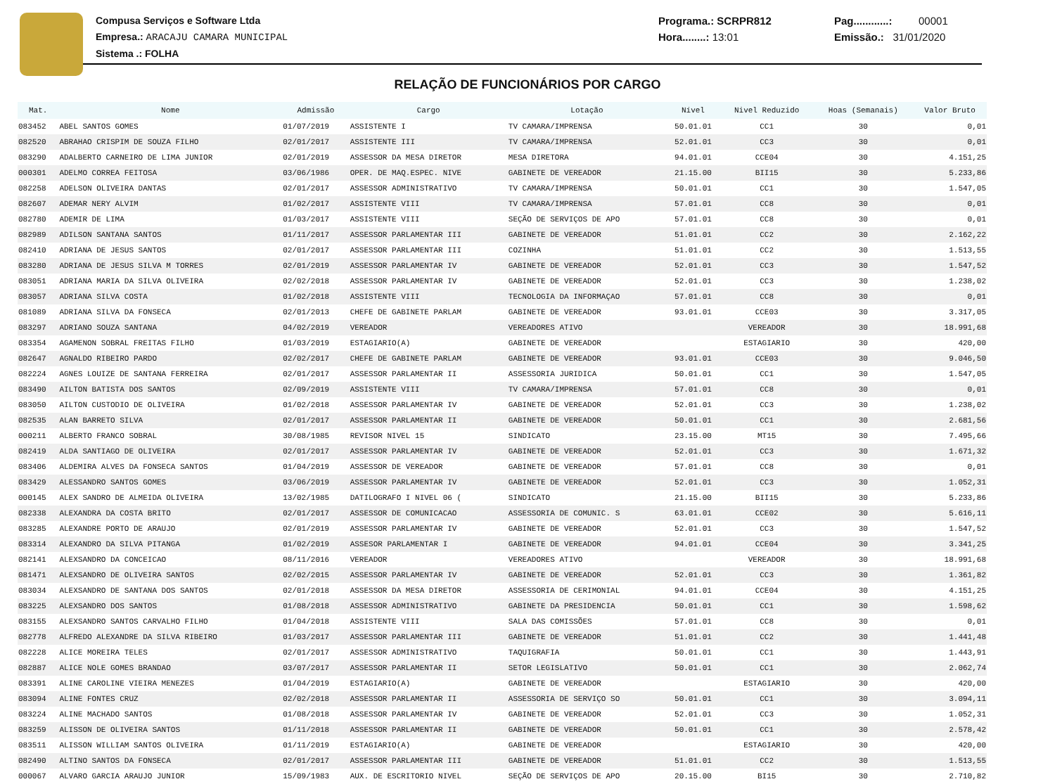Compusa Serviços e Software Ltda
Empresa.: ARACAJU CAMARA MUNICIPAL
Sistema .: FOLHA
Programa.: SCRPR812
Hora........: 13:01
Pag............: 00001
Emissão.: 31/01/2020
RELAÇÃO DE FUNCIONÁRIOS POR CARGO
| Mat. | Nome | Admissão | Cargo | Lotação | Nível | Nivel Reduzido | Hoas (Semanais) | Valor Bruto |
| --- | --- | --- | --- | --- | --- | --- | --- | --- |
| 083452 | ABEL SANTOS GOMES | 01/07/2019 | ASSISTENTE I | TV CAMARA/IMPRENSA | 50.01.01 | CC1 | 30 | 0,01 |
| 082520 | ABRAHAO CRISPIM DE SOUZA FILHO | 02/01/2017 | ASSISTENTE III | TV CAMARA/IMPRENSA | 52.01.01 | CC3 | 30 | 0,01 |
| 083290 | ADALBERTO CARNEIRO DE LIMA JUNIOR | 02/01/2019 | ASSESSOR DA MESA DIRETOR | MESA DIRETORA | 94.01.01 | CCE04 | 30 | 4.151,25 |
| 000301 | ADELMO CORREA FEITOSA | 03/06/1986 | OPER. DE MAQ.ESPEC. NIVE | GABINETE DE VEREADOR | 21.15.00 | BII15 | 30 | 5.233,86 |
| 082258 | ADELSON OLIVEIRA DANTAS | 02/01/2017 | ASSESSOR ADMINISTRATIVO | TV CAMARA/IMPRENSA | 50.01.01 | CC1 | 30 | 1.547,05 |
| 082607 | ADEMAR NERY ALVIM | 01/02/2017 | ASSISTENTE VIII | TV CAMARA/IMPRENSA | 57.01.01 | CC8 | 30 | 0,01 |
| 082780 | ADEMIR DE LIMA | 01/03/2017 | ASSISTENTE VIII | SEÇÃO DE SERVIÇOS DE APO | 57.01.01 | CC8 | 30 | 0,01 |
| 082989 | ADILSON SANTANA SANTOS | 01/11/2017 | ASSESSOR PARLAMENTAR III | GABINETE DE VEREADOR | 51.01.01 | CC2 | 30 | 2.162,22 |
| 082410 | ADRIANA DE JESUS SANTOS | 02/01/2017 | ASSESSOR PARLAMENTAR III | COZINHA | 51.01.01 | CC2 | 30 | 1.513,55 |
| 083280 | ADRIANA DE JESUS SILVA M TORRES | 02/01/2019 | ASSESSOR PARLAMENTAR IV | GABINETE DE VEREADOR | 52.01.01 | CC3 | 30 | 1.547,52 |
| 083051 | ADRIANA MARIA DA SILVA OLIVEIRA | 02/02/2018 | ASSESSOR PARLAMENTAR IV | GABINETE DE VEREADOR | 52.01.01 | CC3 | 30 | 1.238,02 |
| 083057 | ADRIANA SILVA COSTA | 01/02/2018 | ASSISTENTE VIII | TECNOLOGIA DA INFORMAÇAO | 57.01.01 | CC8 | 30 | 0,01 |
| 081089 | ADRIANA SILVA DA FONSECA | 02/01/2013 | CHEFE DE GABINETE PARLAM | GABINETE DE VEREADOR | 93.01.01 | CCE03 | 30 | 3.317,05 |
| 083297 | ADRIANO SOUZA SANTANA | 04/02/2019 | VEREADOR | VEREADORES ATIVO | | VEREADOR | 30 | 18.991,68 |
| 083354 | AGAMENON SOBRAL FREITAS FILHO | 01/03/2019 | ESTAGIARIO(A) | GABINETE DE VEREADOR | | ESTAGIARIO | 30 | 420,00 |
| 082647 | AGNALDO RIBEIRO PARDO | 02/02/2017 | CHEFE DE GABINETE PARLAM | GABINETE DE VEREADOR | 93.01.01 | CCE03 | 30 | 9.046,50 |
| 082224 | AGNES LOUIZE DE SANTANA FERREIRA | 02/01/2017 | ASSESSOR PARLAMENTAR II | ASSESSORIA JURIDICA | 50.01.01 | CC1 | 30 | 1.547,05 |
| 083490 | AILTON BATISTA DOS SANTOS | 02/09/2019 | ASSISTENTE VIII | TV CAMARA/IMPRENSA | 57.01.01 | CC8 | 30 | 0,01 |
| 083050 | AILTON CUSTODIO DE OLIVEIRA | 01/02/2018 | ASSESSOR PARLAMENTAR IV | GABINETE DE VEREADOR | 52.01.01 | CC3 | 30 | 1.238,02 |
| 082535 | ALAN BARRETO SILVA | 02/01/2017 | ASSESSOR PARLAMENTAR II | GABINETE DE VEREADOR | 50.01.01 | CC1 | 30 | 2.681,56 |
| 000211 | ALBERTO FRANCO SOBRAL | 30/08/1985 | REVISOR NIVEL 15 | SINDICATO | 23.15.00 | MT15 | 30 | 7.495,66 |
| 082419 | ALDA SANTIAGO DE OLIVEIRA | 02/01/2017 | ASSESSOR PARLAMENTAR IV | GABINETE DE VEREADOR | 52.01.01 | CC3 | 30 | 1.671,32 |
| 083406 | ALDEMIRA ALVES DA FONSECA SANTOS | 01/04/2019 | ASSESSOR DE VEREADOR | GABINETE DE VEREADOR | 57.01.01 | CC8 | 30 | 0,01 |
| 083429 | ALESSANDRO SANTOS GOMES | 03/06/2019 | ASSESSOR PARLAMENTAR IV | GABINETE DE VEREADOR | 52.01.01 | CC3 | 30 | 1.052,31 |
| 000145 | ALEX SANDRO DE ALMEIDA OLIVEIRA | 13/02/1985 | DATILOGRAFO I NIVEL 06 ( | SINDICATO | 21.15.00 | BII15 | 30 | 5.233,86 |
| 082338 | ALEXANDRA DA COSTA BRITO | 02/01/2017 | ASSESSOR DE COMUNICACAO | ASSESSORIA DE COMUNIC. S | 63.01.01 | CCE02 | 30 | 5.616,11 |
| 083285 | ALEXANDRE PORTO DE ARAUJO | 02/01/2019 | ASSESSOR PARLAMENTAR IV | GABINETE DE VEREADOR | 52.01.01 | CC3 | 30 | 1.547,52 |
| 083314 | ALEXANDRO DA SILVA PITANGA | 01/02/2019 | ASSESOR PARLAMENTAR I | GABINETE DE VEREADOR | 94.01.01 | CCE04 | 30 | 3.341,25 |
| 082141 | ALEXSANDRO DA CONCEICAO | 08/11/2016 | VEREADOR | VEREADORES ATIVO | | VEREADOR | 30 | 18.991,68 |
| 081471 | ALEXSANDRO DE OLIVEIRA SANTOS | 02/02/2015 | ASSESSOR PARLAMENTAR IV | GABINETE DE VEREADOR | 52.01.01 | CC3 | 30 | 1.361,82 |
| 083034 | ALEXSANDRO DE SANTANA DOS SANTOS | 02/01/2018 | ASSESSOR DA MESA DIRETOR | ASSESSORIA DE CERIMONIAL | 94.01.01 | CCE04 | 30 | 4.151,25 |
| 083225 | ALEXSANDRO DOS SANTOS | 01/08/2018 | ASSESSOR ADMINISTRATIVO | GABINETE DA PRESIDENCIA | 50.01.01 | CC1 | 30 | 1.598,62 |
| 083155 | ALEXSANDRO SANTOS CARVALHO FILHO | 01/04/2018 | ASSISTENTE VIII | SALA DAS COMISSÕES | 57.01.01 | CC8 | 30 | 0,01 |
| 082778 | ALFREDO ALEXANDRE DA SILVA RIBEIRO | 01/03/2017 | ASSESSOR PARLAMENTAR III | GABINETE DE VEREADOR | 51.01.01 | CC2 | 30 | 1.441,48 |
| 082228 | ALICE MOREIRA TELES | 02/01/2017 | ASSESSOR ADMINISTRATIVO | TAQUIGRAFIA | 50.01.01 | CC1 | 30 | 1.443,91 |
| 082887 | ALICE NOLE GOMES BRANDAO | 03/07/2017 | ASSESSOR PARLAMENTAR II | SETOR LEGISLATIVO | 50.01.01 | CC1 | 30 | 2.062,74 |
| 083391 | ALINE CAROLINE VIEIRA MENEZES | 01/04/2019 | ESTAGIARIO(A) | GABINETE DE VEREADOR | | ESTAGIARIO | 30 | 420,00 |
| 083094 | ALINE FONTES CRUZ | 02/02/2018 | ASSESSOR PARLAMENTAR II | ASSESSORIA DE SERVIÇO SO | 50.01.01 | CC1 | 30 | 3.094,11 |
| 083224 | ALINE MACHADO SANTOS | 01/08/2018 | ASSESSOR PARLAMENTAR IV | GABINETE DE VEREADOR | 52.01.01 | CC3 | 30 | 1.052,31 |
| 083259 | ALISSON DE OLIVEIRA SANTOS | 01/11/2018 | ASSESSOR PARLAMENTAR II | GABINETE DE VEREADOR | 50.01.01 | CC1 | 30 | 2.578,42 |
| 083511 | ALISSON WILLIAM SANTOS OLIVEIRA | 01/11/2019 | ESTAGIARIO(A) | GABINETE DE VEREADOR | | ESTAGIARIO | 30 | 420,00 |
| 082490 | ALTINO SANTOS DA FONSECA | 02/01/2017 | ASSESSOR PARLAMENTAR III | GABINETE DE VEREADOR | 51.01.01 | CC2 | 30 | 1.513,55 |
| 000067 | ALVARO GARCIA ARAUJO JUNIOR | 15/09/1983 | AUX. DE ESCRITORIO NIVEL | SEÇÃO DE SERVIÇOS DE APO | 20.15.00 | BI15 | 30 | 2.710,82 |